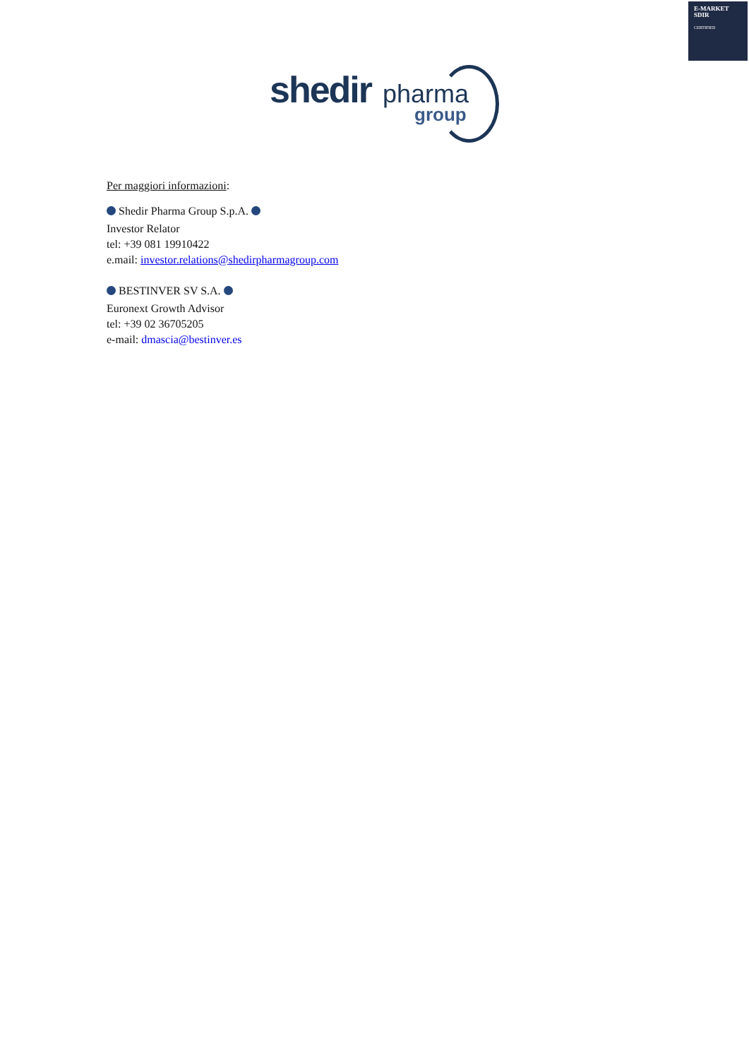E-MARKET
SDIR
CERTIFIED
shedir pharma
group
Per maggiori informazioni:
Shedir Pharma Group S.p.A.
Investor Relator
tel: +39 081 19910422
e.mail: investor.relations@shedirpharmagroup.com
BESTINVER SV S.A.
Euronext Growth Advisor
tel: +39 02 36705205
e-mail: dmascia@bestinver.es